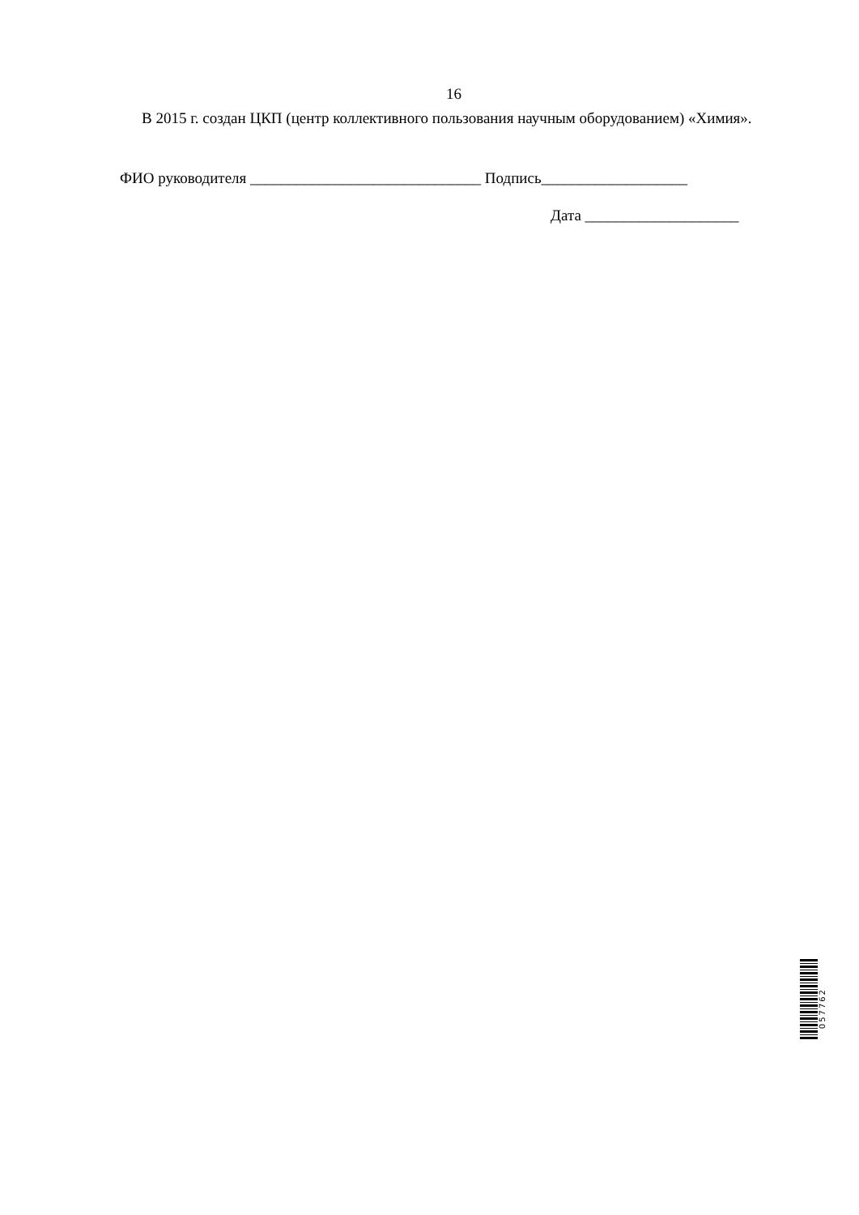16
В 2015 г. создан ЦКП (центр коллективного пользования научным оборудованием) «Химия».
ФИО руководителя ______________________________ Подпись___________________
Дата ____________________
057762